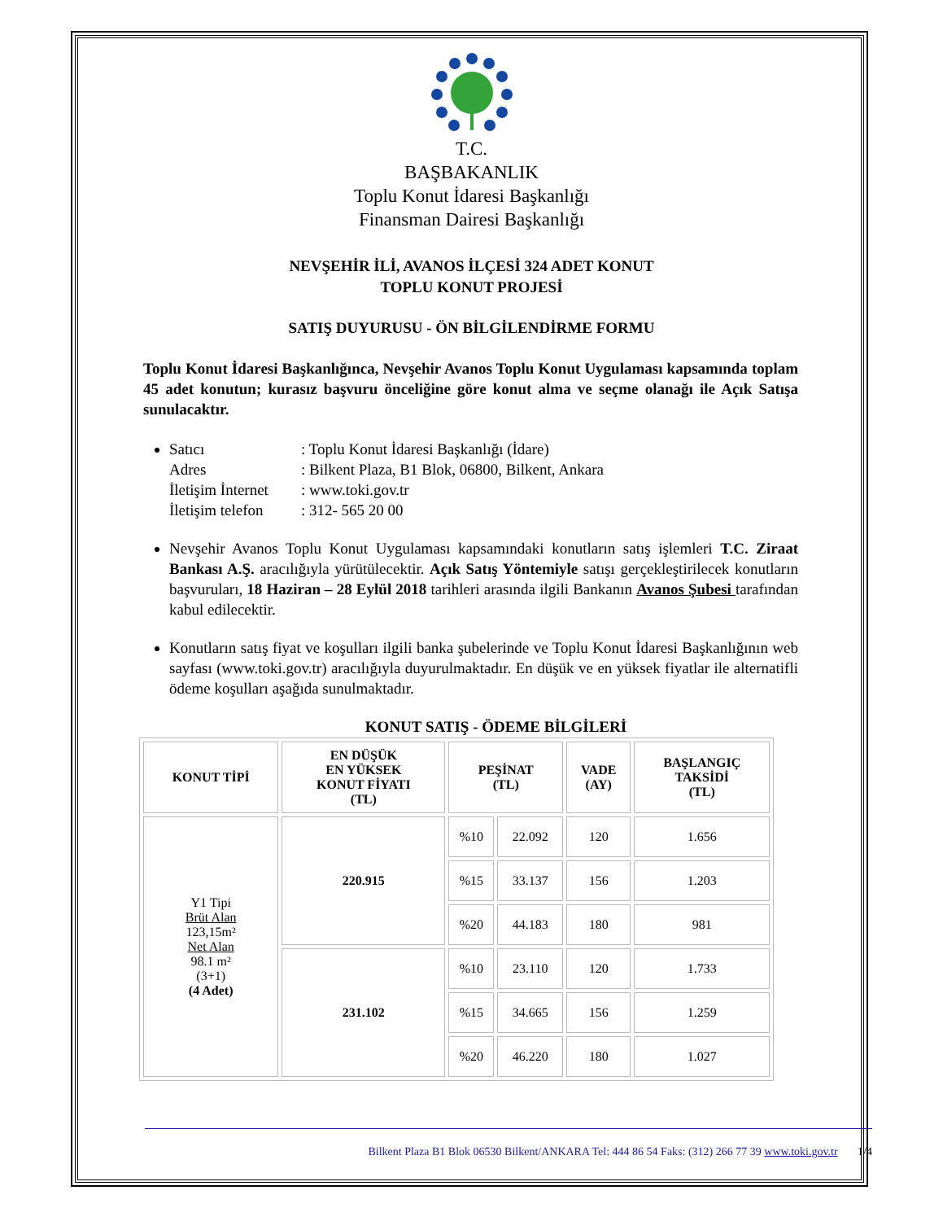T.C.
BAŞBAKANLIK
Toplu Konut İdaresi Başkanlığı
Finansman Dairesi Başkanlığı
NEVŞEHİR İLİ, AVANOS İLÇESİ 324 ADET KONUT
TOPLU KONUT PROJESİ
SATIŞ DUYURUSU - ÖN BİLGİLENDİRME FORMU
Toplu Konut İdaresi Başkanlığınca, Nevşehir Avanos Toplu Konut Uygulaması kapsamında toplam 45 adet konutun; kurasız başvuru önceliğine göre konut alma ve seçme olanağı ile Açık Satışa sunulacaktır.
Satıcı: Toplu Konut İdaresi Başkanlığı (İdare) Adres: Bilkent Plaza, B1 Blok, 06800, Bilkent, Ankara İletişim İnternet: www.toki.gov.tr İletişim telefon: 312- 565 20 00
Nevşehir Avanos Toplu Konut Uygulaması kapsamındaki konutların satış işlemleri T.C. Ziraat Bankası A.Ş. aracılığıyla yürütülecektir. Açık Satış Yöntemiyle satışı gerçekleştirilecek konutların başvuruları, 18 Haziran – 28 Eylül 2018 tarihleri arasında ilgili Bankanın Avanos Şubesi tarafından kabul edilecektir.
Konutların satış fiyat ve koşulları ilgili banka şubelerinde ve Toplu Konut İdaresi Başkanlığının web sayfası (www.toki.gov.tr) aracılığıyla duyurulmaktadır. En düşük ve en yüksek fiyatlar ile alternatifli ödeme koşulları aşağıda sunulmaktadır.
KONUT SATIŞ - ÖDEME BİLGİLERİ
| KONUT TİPİ | EN DÜŞÜK EN YÜKSEK KONUT FİYATI (TL) | PEŞİNAT (TL) | | VADE (AY) | BAŞLANGIÇ TAKSİDİ (TL) |
| --- | --- | --- | --- | --- | --- |
| Y1 Tipi Brüt Alan 123,15m² Net Alan 98.1 m² (3+1) (4 Adet) | 220.915 | %10 | 22.092 | 120 | 1.656 |
| | | %15 | 33.137 | 156 | 1.203 |
| | | %20 | 44.183 | 180 | 981 |
| | 231.102 | %10 | 23.110 | 120 | 1.733 |
| | | %15 | 34.665 | 156 | 1.259 |
| | | %20 | 46.220 | 180 | 1.027 |
Bilkent Plaza B1 Blok 06530 Bilkent/ANKARA Tel: 444 86 54 Faks: (312) 266 77 39 www.toki.gov.tr 1/4